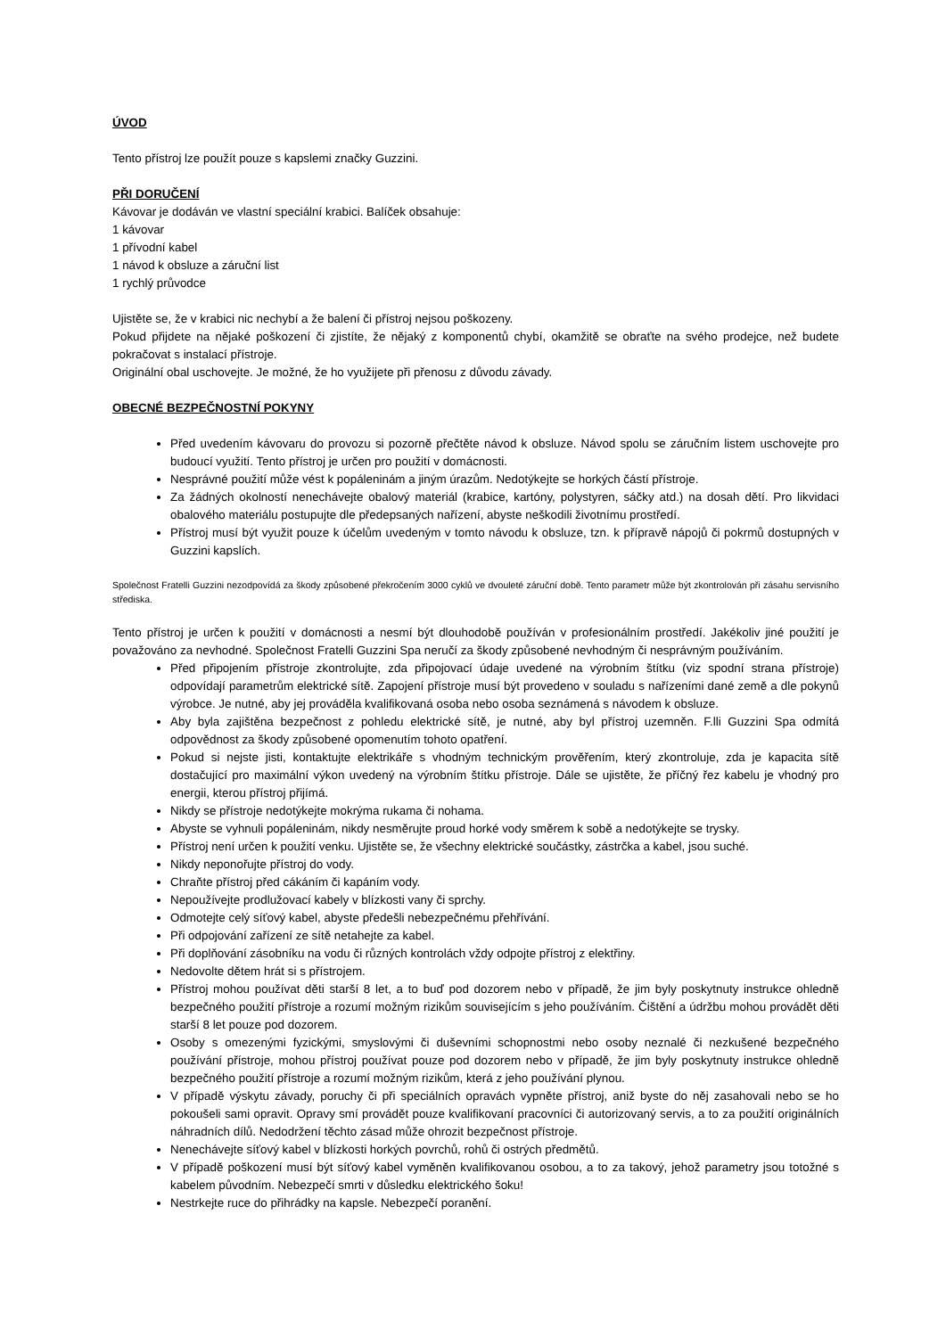ÚVOD
Tento přístroj lze použít pouze s kapslemi značky Guzzini.
PŘI DORUČENÍ
Kávovar je dodáván ve vlastní speciální krabici. Balíček obsahuje:
1 kávovar
1 přívodní kabel
1 návod k obsluze a záruční list
1 rychlý průvodce
Ujistěte se, že v krabici nic nechybí a že balení či přístroj nejsou poškozeny.
Pokud přijdete na nějaké poškození či zjistíte, že nějaký z komponentů chybí, okamžitě se obraťte na svého prodejce, než budete pokračovat s instalací přístroje.
Originální obal uschovejte. Je možné, že ho využijete při přenosu z důvodu závady.
OBECNÉ BEZPEČNOSTNÍ POKYNY
Před uvedením kávovaru do provozu si pozorně přečtěte návod k obsluze. Návod spolu se záručním listem uschovejte pro budoucí využití. Tento přístroj je určen pro použití v domácnosti.
Nesprávné použití může vést k popáleninám a jiným úrazům. Nedotýkejte se horkých částí přístroje.
Za žádných okolností nenechávejte obalový materiál (krabice, kartóny, polystyren, sáčky atd.) na dosah dětí. Pro likvidaci obalového materiálu postupujte dle předepsaných nařízení, abyste neškodili životnímu prostředí.
Přístroj musí být využit pouze k účelům uvedeným v tomto návodu k obsluze, tzn. k přípravě nápojů či pokrmů dostupných v Guzzini kapslích.
Společnost Fratelli Guzzini nezodpovídá za škody způsobené překročením 3000 cyklů ve dvouleté záruční době. Tento parametr může být zkontrolován při zásahu servisního střediska.
Tento přístroj je určen k použití v domácnosti a nesmí být dlouhodobě používán v profesionálním prostředí. Jakékoliv jiné použití je považováno za nevhodné. Společnost Fratelli Guzzini Spa neručí za škody způsobené nevhodným či nesprávným používáním.
Před připojením přístroje zkontrolujte, zda připojovací údaje uvedené na výrobním štítku (viz spodní strana přístroje) odpovídají parametrům elektrické sítě. Zapojení přístroje musí být provedeno v souladu s nařízeními dané země a dle pokynů výrobce. Je nutné, aby jej prováděla kvalifikovaná osoba nebo osoba seznámená s návodem k obsluze.
Aby byla zajištěna bezpečnost z pohledu elektrické sítě, je nutné, aby byl přístroj uzemněn. F.lli Guzzini Spa odmítá odpovědnost za škody způsobené opomenutím tohoto opatření.
Pokud si nejste jisti, kontaktujte elektrikáře s vhodným technickým prověřením, který zkontroluje, zda je kapacita sítě dostačující pro maximální výkon uvedený na výrobním štítku přístroje. Dále se ujistěte, že příčný řez kabelu je vhodný pro energii, kterou přístroj přijímá.
Nikdy se přístroje nedotýkejte mokrýma rukama či nohama.
Abyste se vyhnuli popáleninám, nikdy nesměrujte proud horké vody směrem k sobě a nedotýkejte se trysky.
Přístroj není určen k použití venku. Ujistěte se, že všechny elektrické součástky, zástrčka a kabel, jsou suché.
Nikdy neponořujte přístroj do vody.
Chraňte přístroj před cákáním či kapáním vody.
Nepoužívejte prodlužovací kabely v blízkosti vany či sprchy.
Odmotejte celý síťový kabel, abyste předešli nebezpečnému přehřívání.
Při odpojování zařízení ze sítě netahejte za kabel.
Při doplňování zásobníku na vodu či různých kontrolách vždy odpojte přístroj z elektřiny.
Nedovolte dětem hrát si s přístrojem.
Přístroj mohou používat děti starší 8 let, a to buď pod dozorem nebo v případě, že jim byly poskytnuty instrukce ohledně bezpečného použití přístroje a rozumí možným rizikům souvisejícím s jeho používáním. Čištění a údržbu mohou provádět děti starší 8 let pouze pod dozorem.
Osoby s omezenými fyzickými, smyslovými či duševními schopnostmi nebo osoby neznalé či nezkušené bezpečného používání přístroje, mohou přístroj používat pouze pod dozorem nebo v případě, že jim byly poskytnuty instrukce ohledně bezpečného použití přístroje a rozumí možným rizikům, která z jeho používání plynou.
V případě výskytu závady, poruchy či při speciálních opravách vypněte přístroj, aniž byste do něj zasahovali nebo se ho pokoušeli sami opravit. Opravy smí provádět pouze kvalifikovaní pracovníci či autorizovaný servis, a to za použití originálních náhradních dílů. Nedodržení těchto zásad může ohrozit bezpečnost přístroje.
Nenechávejte síťový kabel v blízkosti horkých povrchů, rohů či ostrých předmětů.
V případě poškození musí být síťový kabel vyměněn kvalifikovanou osobou, a to za takový, jehož parametry jsou totožné s kabelem původním. Nebezpečí smrti v důsledku elektrického šoku!
Nestrkejte ruce do přihrádky na kapsle. Nebezpečí poranění.